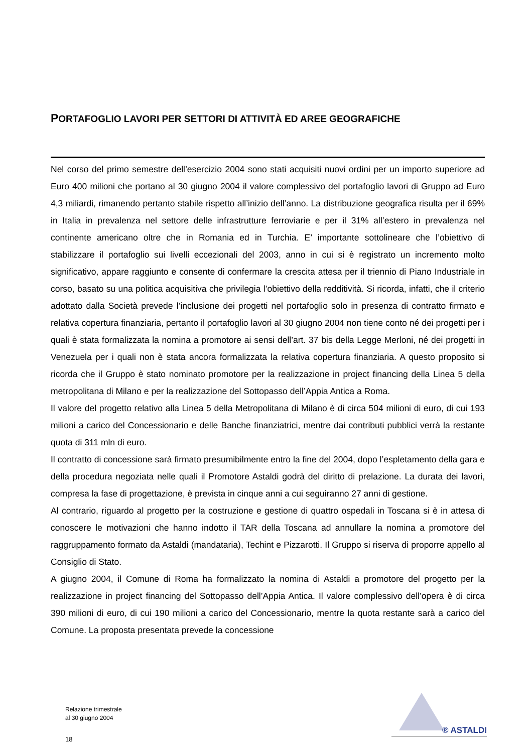PORTAFOGLIO LAVORI PER SETTORI DI ATTIVITÀ ED AREE GEOGRAFICHE
Nel corso del primo semestre dell’esercizio 2004 sono stati acquisiti nuovi ordini per un importo superiore ad Euro 400 milioni che portano al 30 giugno 2004 il valore complessivo del portafoglio lavori di Gruppo ad Euro 4,3 miliardi, rimanendo pertanto stabile rispetto all’inizio dell’anno. La distribuzione geografica risulta per il 69% in Italia in prevalenza nel settore delle infrastrutture ferroviarie e per il 31% all’estero in prevalenza nel continente americano oltre che in Romania ed in Turchia. E’ importante sottolineare che l’obiettivo di stabilizzare il portafoglio sui livelli eccezionali del 2003, anno in cui si è registrato un incremento molto significativo, appare raggiunto e consente di confermare la crescita attesa per il triennio di Piano Industriale in corso, basato su una politica acquisitiva che privilegia l’obiettivo della redditività. Si ricorda, infatti, che il criterio adottato dalla Società prevede l’inclusione dei progetti nel portafoglio solo in presenza di contratto firmato e relativa copertura finanziaria, pertanto il portafoglio lavori al 30 giugno 2004 non tiene conto né dei progetti per i quali è stata formalizzata la nomina a promotore ai sensi dell’art. 37 bis della Legge Merloni, né dei progetti in Venezuela per i quali non è stata ancora formalizzata la relativa copertura finanziaria. A questo proposito si ricorda che il Gruppo è stato nominato promotore per la realizzazione in project financing della Linea 5 della metropolitana di Milano e per la realizzazione del Sottopasso dell’Appia Antica a Roma.
Il valore del progetto relativo alla Linea 5 della Metropolitana di Milano è di circa 504 milioni di euro, di cui 193 milioni a carico del Concessionario e delle Banche finanziatrici, mentre dai contributi pubblici verrà la restante quota di 311 mln di euro.
Il contratto di concessione sarà firmato presumibilmente entro la fine del 2004, dopo l’espletamento della gara e della procedura negoziata nelle quali il Promotore Astaldi godrà del diritto di prelazione. La durata dei lavori, compresa la fase di progettazione, è prevista in cinque anni a cui seguiranno 27 anni di gestione.
Al contrario, riguardo al progetto per la costruzione e gestione di quattro ospedali in Toscana si è in attesa di conoscere le motivazioni che hanno indotto il TAR della Toscana ad annullare la nomina a promotore del raggruppamento formato da Astaldi (mandataria), Techint e Pizzarotti. Il Gruppo si riserva di proporre appello al Consiglio di Stato.
A giugno 2004, il Comune di Roma ha formalizzato la nomina di Astaldi a promotore del progetto per la realizzazione in project financing del Sottopasso dell’Appia Antica. Il valore complessivo dell’opera è di circa 390 milioni di euro, di cui 190 milioni a carico del Concessionario, mentre la quota restante sarà a carico del Comune. La proposta presentata prevede la concessione
Relazione trimestrale
al 30 giugno 2004
18
® ASTALDI